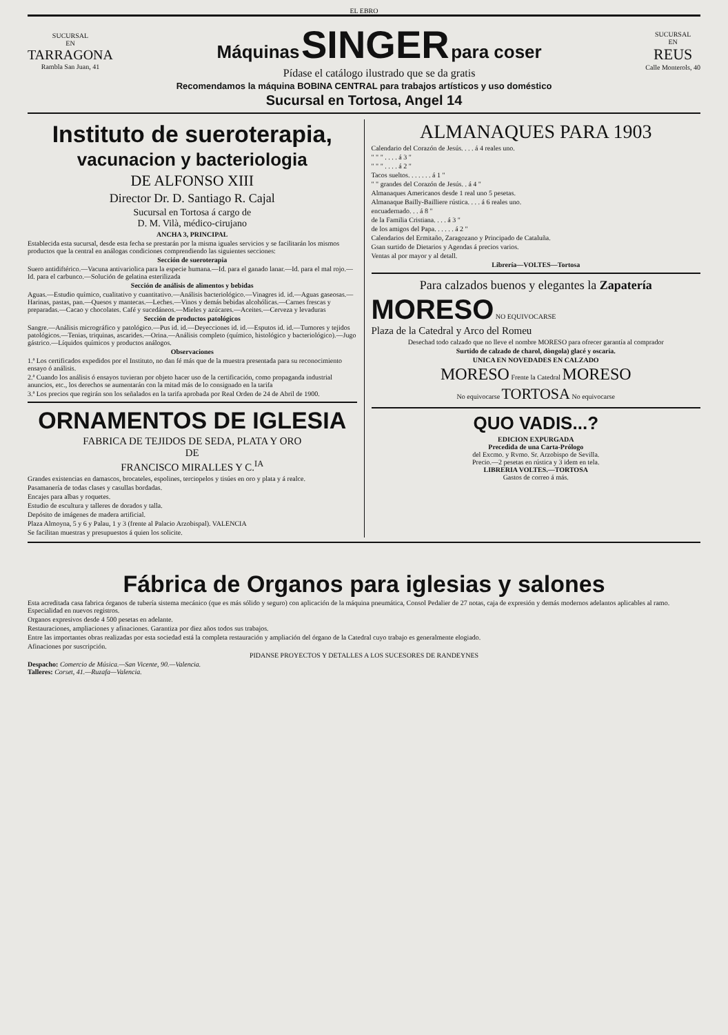EL EBRO
SUCURSAL
EN
TARRAGONA
Rambla San Juan, 41
Máquinas SINGER para coser
Pídase el catálogo ilustrado que se da gratis
SUCURSAL
EN
REUS
Calle Monterols, 40
Recomendamos la máquina BOBINA CENTRAL para trabajos artísticos y uso doméstico
Sucursal en Tortosa, Angel 14
Instituto de sueroterapia,
vacunacion y bacteriologia
DE ALFONSO XIII
Director Dr. D. Santiago R. Cajal
Sucursal en Tortosa á cargo de
D. M. Vilà, médico-cirujano
ANCHA 3, PRINCIPAL
Establecida esta sucursal, desde esta fecha se prestarán por la misma iguales servicios y se facilitarán los mismos productos que la central en análogas condiciones comprendiendo las siguientes secciones:
Sección de sueroterapia
Suero antidiftérico.—Vacuna antivariolica para la especie humana.—Id. para el ganado lanar.—Id. para el mal rojo.—Id. para el carbunco.—Solución de gelatina esterilizada
Sección de análisis de alimentos y bebidas
Aguas.—Estudio químico, cualitativo y cuantitativo.—Análisis bacteriológico.—Vinagres id. id.—Aguas gaseosas.—Harinas, pastas, pan.—Quesos y mantecas.—Leches.—Vinos y demás bebidas alcohólicas.—Carnes frescas y preparadas.—Cacao y chocolates. Café y sucedáneos.—Mieles y azúcares.—Aceites.—Cerveza y levaduras
Sección de productos patológicos
Sangre.—Análisis micrográfico y patológico.—Pus id. id.—Deyecciones id. id.—Esputos id. id.—Tumores y tejidos patológicos.—Tenias, triquinas, ascarides.—Orina.—Análisis completo (químico, histológico y bacteriológico).—Jugo gástrico.—Líquidos químicos y productos análogos.
Observaciones
1.ª Los certificados expedidos por el Instituto, no dan fé más que de la muestra presentada para su reconocimiento ensayo ó análisis.
2.ª Cuando los análisis ó ensayos tuvieran por objeto hacer uso de la certificación, como propaganda industrial anuncios, etc., los derechos se aumentarán con la mitad más de lo consignado en la tarifa
3.ª Los precios que regirán son los señalados en la tarifa aprobada por Real Orden de 24 de Abril de 1900.
ORNAMENTOS DE IGLESIA
FABRICA DE TEJIDOS DE SEDA, PLATA Y ORO
DE
FRANCISCO MIRALLES Y C.<sup>IA</sup>
Grandes existencias en damascos, brocateles, espolines, terciopelos y tisúes en oro y plata y á realce.
Pasamanería de todas clases y casullas bordadas.
Encajes para albas y roquetes.
Estudio de escultura y talleres de dorados y talla.
Depósito de imágenes de madera artificial.
Plaza Almoyna, 5 y 6 y Palau, 1 y 3 (frente al Palacio Arzobispal). VALENCIA
Se facilitan muestras y presupuestos á quien los solicite.
ALMANAQUES PARA 1903
Calendario del Corazón de Jesús. . . . á 4 reales uno.
" " " . . . . á 3 "
" " " . . . . á 2 "
Tacos sueltos. . . . . . . á 1 "
" " grandes del Corazón de Jesús. . á 4 "
Almanaques Americanos desde 1 real uno 5 pesetas.
Almanaque Bailly-Bailliere rústica. . . . á 6 reales uno.
encuadernado. . . á 8 "
de la Familia Cristiana. . . . á 3 "
de los amigos del Papa. . . . . . á 2 "
Calendarios del Ermitaño, Zaragozano y Principado de Cataluña.
Gsan surtido de Dietarios y Agendas á precios varios.
Ventas al por mayor y al detall.
Librería—VOLTES—Tortosa
Para calzados buenos y elegantes la Zapatería
MORESO NO EQUIVOCARSE
Plaza de la Catedral y Arco del Romeu
Desechad todo calzado que no lleve el nombre MORESO para ofrecer garantía al comprador
Surtido de calzado de charol, dòngola) glacé y oscaria.
UNICA EN NOVEDADES EN CALZADO
MORESO Frente la Catedral MORESO
No equivocarse TORTOSA No equivocarse
QUO VADIS...?
EDICION EXPURGADA
Precedida de una Carta-Prólogo
del Excmo. y Rvmo. Sr. Arzobispo de Sevilla.
Precio.—2 pesetas en rústica y 3 idem en tela.
LIBRERIA VOLTES.—TORTOSA
Gastos de correo á más.
Fábrica de Organos para iglesias y salones
Esta acreditada casa fabrica órganos de tubería sistema mecánico (que es más sólido y seguro) con aplicación de la máquina pneumática, Consol Pedalier de 27 notas, caja de expresión y demás modernos adelantos aplicables al ramo. Especialidad en nuevos registros.
Organos expresivos desde 4 500 pesetas en adelante.
Restauraciones, ampliaciones y afinaciones. Garantiza por diez años todos sus trabajos.
Entre las importantes obras realizadas por esta sociedad está la completa restauración y ampliación del órgano de la Catedral cuyo trabajo es generalmente elogiado.
Afinaciones por suscripción.
PIDANSE PROYECTOS Y DETALLES A LOS SUCESORES DE RANDEYNES
Despacho: Comercio de Música.—San Vicente, 90.—Valencia.
Talleres: Corset, 41.—Ruzafa—Valencia.